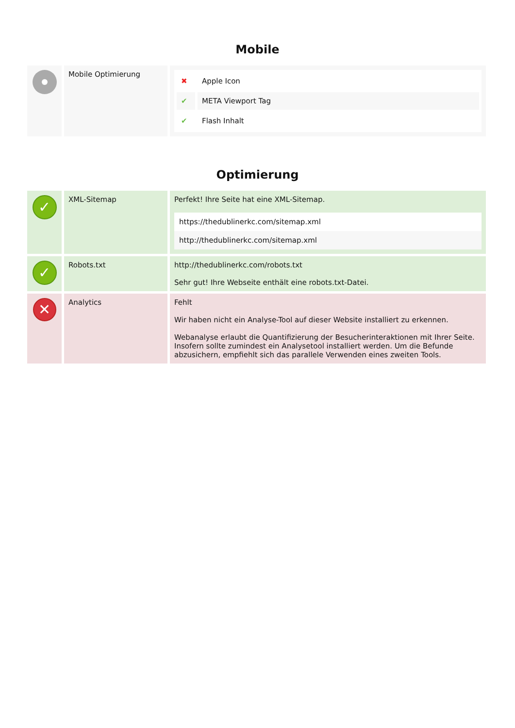Mobile
| | Mobile Optimierung | / ✖ / Apple Icon / / ✔ / META Viewport Tag / / ✔ / Flash Inhalt / |
Optimierung
| ✓ | XML-Sitemap | Perfekt! Ihre Seite hat eine XML-Sitemap. https://thedublinerkc.com/sitemap.xml http://thedublinerkc.com/sitemap.xml |
| ✓ | Robots.txt | http://thedublinerkc.com/robots.txt Sehr gut! Ihre Webseite enthält eine robots.txt-Datei. |
| ✕ | Analytics | Fehlt Wir haben nicht ein Analyse-Tool auf dieser Website installiert zu erkennen. Webanalyse erlaubt die Quantifizierung der Besucherinteraktionen mit Ihrer Seite. Insofern sollte zumindest ein Analysetool installiert werden. Um die Befunde abzusichern, empfiehlt sich das parallele Verwenden eines zweiten Tools. |